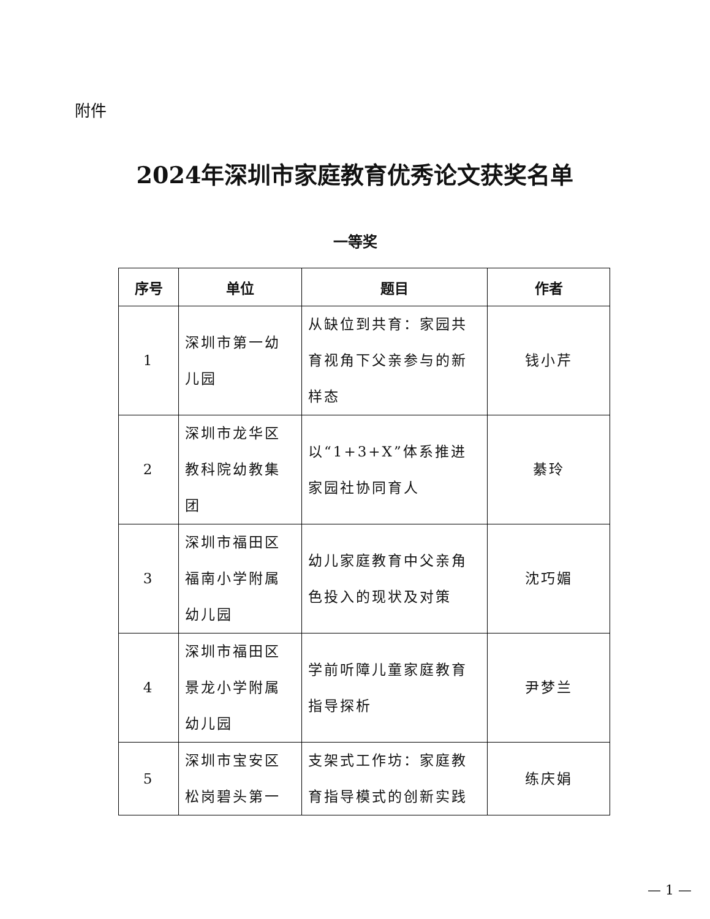附件
2024年深圳市家庭教育优秀论文获奖名单
一等奖
| 序号 | 单位 | 题目 | 作者 |
| --- | --- | --- | --- |
| 1 | 深圳市第一幼儿园 | 从缺位到共育：家园共育视角下父亲参与的新样态 | 钱小芹 |
| 2 | 深圳市龙华区教科院幼教集团 | 以“1+3+X”体系推进家园社协同育人 | 綦玲 |
| 3 | 深圳市福田区福南小学附属幼儿园 | 幼儿家庭教育中父亲角色投入的现状及对策 | 沈巧媚 |
| 4 | 深圳市福田区景龙小学附属幼儿园 | 学前听障儿童家庭教育指导探析 | 尹梦兰 |
| 5 | 深圳市宝安区松岗碧头第一 | 支架式工作坊：家庭教育指导模式的创新实践 | 练庆娟 |
— 1 —